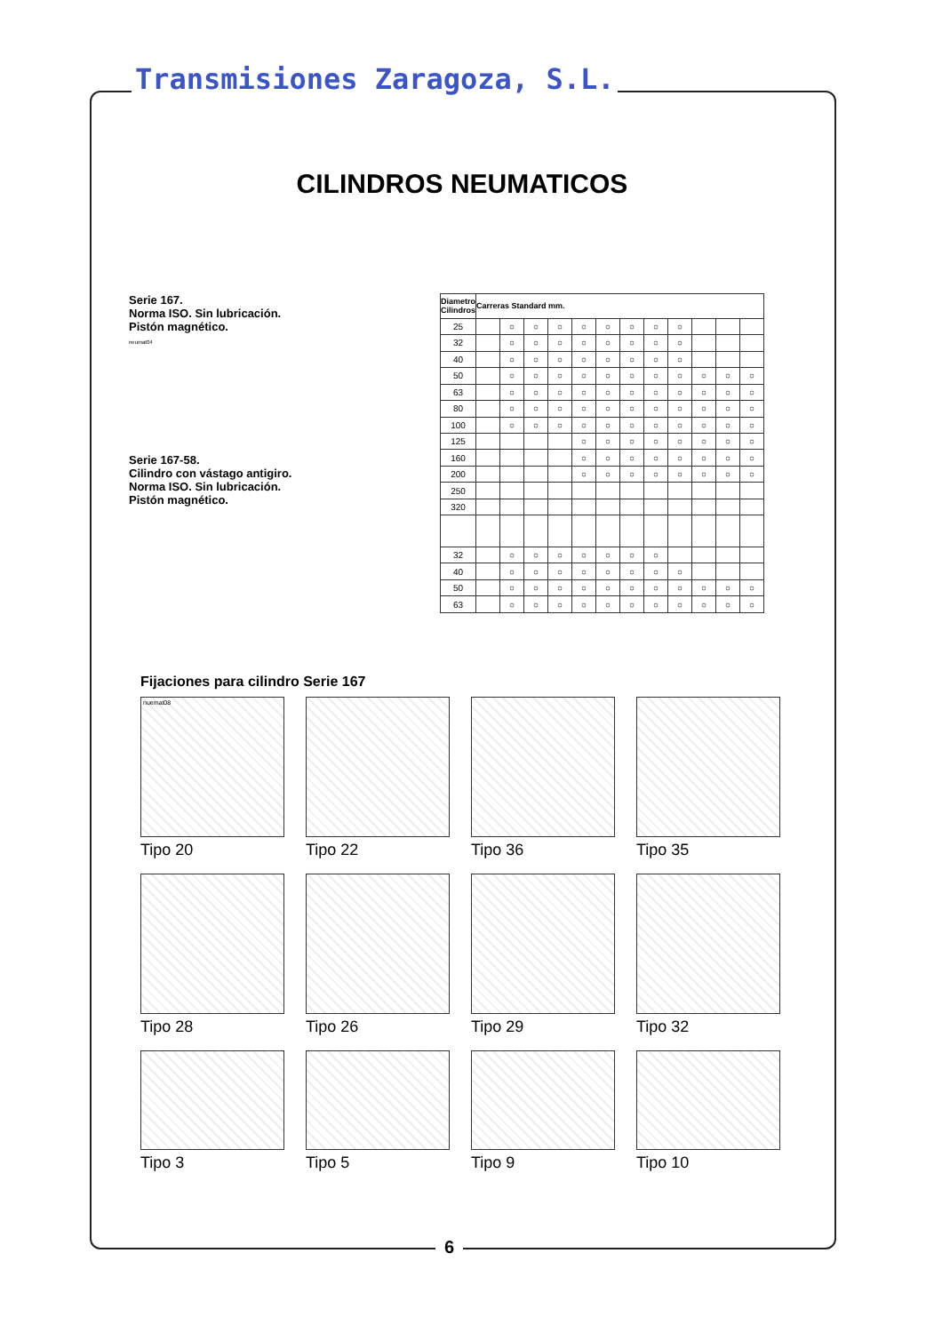Transmisiones Zaragoza, S.L.
CILINDROS NEUMATICOS
Serie 167.
Norma ISO. Sin lubricación.
Pistón magnético.
neumat04
Serie 167-58.
Cilindro con vástago antigiro.
Norma ISO. Sin lubricación.
Pistón magnético.
| Diametro Cilindros | Carreras Standard mm. | | | | | | | | | | | |
| --- | --- | --- | --- | --- | --- | --- | --- | --- | --- | --- | --- | --- |
| 25 | | ○ | ○ | ○ | ○ | ○ | ○ | ○ | ○ | | | |
| 32 | | ○ | ○ | ○ | ○ | ○ | ○ | ○ | ○ | | | |
| 40 | | ○ | ○ | ○ | ○ | ○ | ○ | ○ | ○ | | | |
| 50 | | ○ | ○ | ○ | ○ | ○ | ○ | ○ | ○ | ○ | ○ | ○ |
| 63 | | ○ | ○ | ○ | ○ | ○ | ○ | ○ | ○ | ○ | ○ | ○ |
| 80 | | ○ | ○ | ○ | ○ | ○ | ○ | ○ | ○ | ○ | ○ | ○ |
| 100 | | ○ | ○ | ○ | ○ | ○ | ○ | ○ | ○ | ○ | ○ | ○ |
| 125 | | | | | ○ | ○ | ○ | ○ | ○ | ○ | ○ | ○ |
| 160 | | | | | ○ | ○ | ○ | ○ | ○ | ○ | ○ | ○ |
| 200 | | | | | ○ | ○ | ○ | ○ | ○ | ○ | ○ | ○ |
| 250 | | | | | | | | | | | | |
| 320 | | | | | | | | | | | | |
| 32 | | ○ | ○ | ○ | ○ | ○ | ○ | ○ | | | | |
| 40 | | ○ | ○ | ○ | ○ | ○ | ○ | ○ | ○ | | | |
| 50 | | ○ | ○ | ○ | ○ | ○ | ○ | ○ | ○ | ○ | ○ | ○ |
| 63 | | ○ | ○ | ○ | ○ | ○ | ○ | ○ | ○ | ○ | ○ | ○ |
Fijaciones para cilindro Serie 167
nuemat08
Tipo 20
Tipo 22
Tipo 36
Tipo 35
Tipo 28
Tipo 26
Tipo 29
Tipo 32
Tipo 3
Tipo 5
Tipo 9
Tipo 10
6